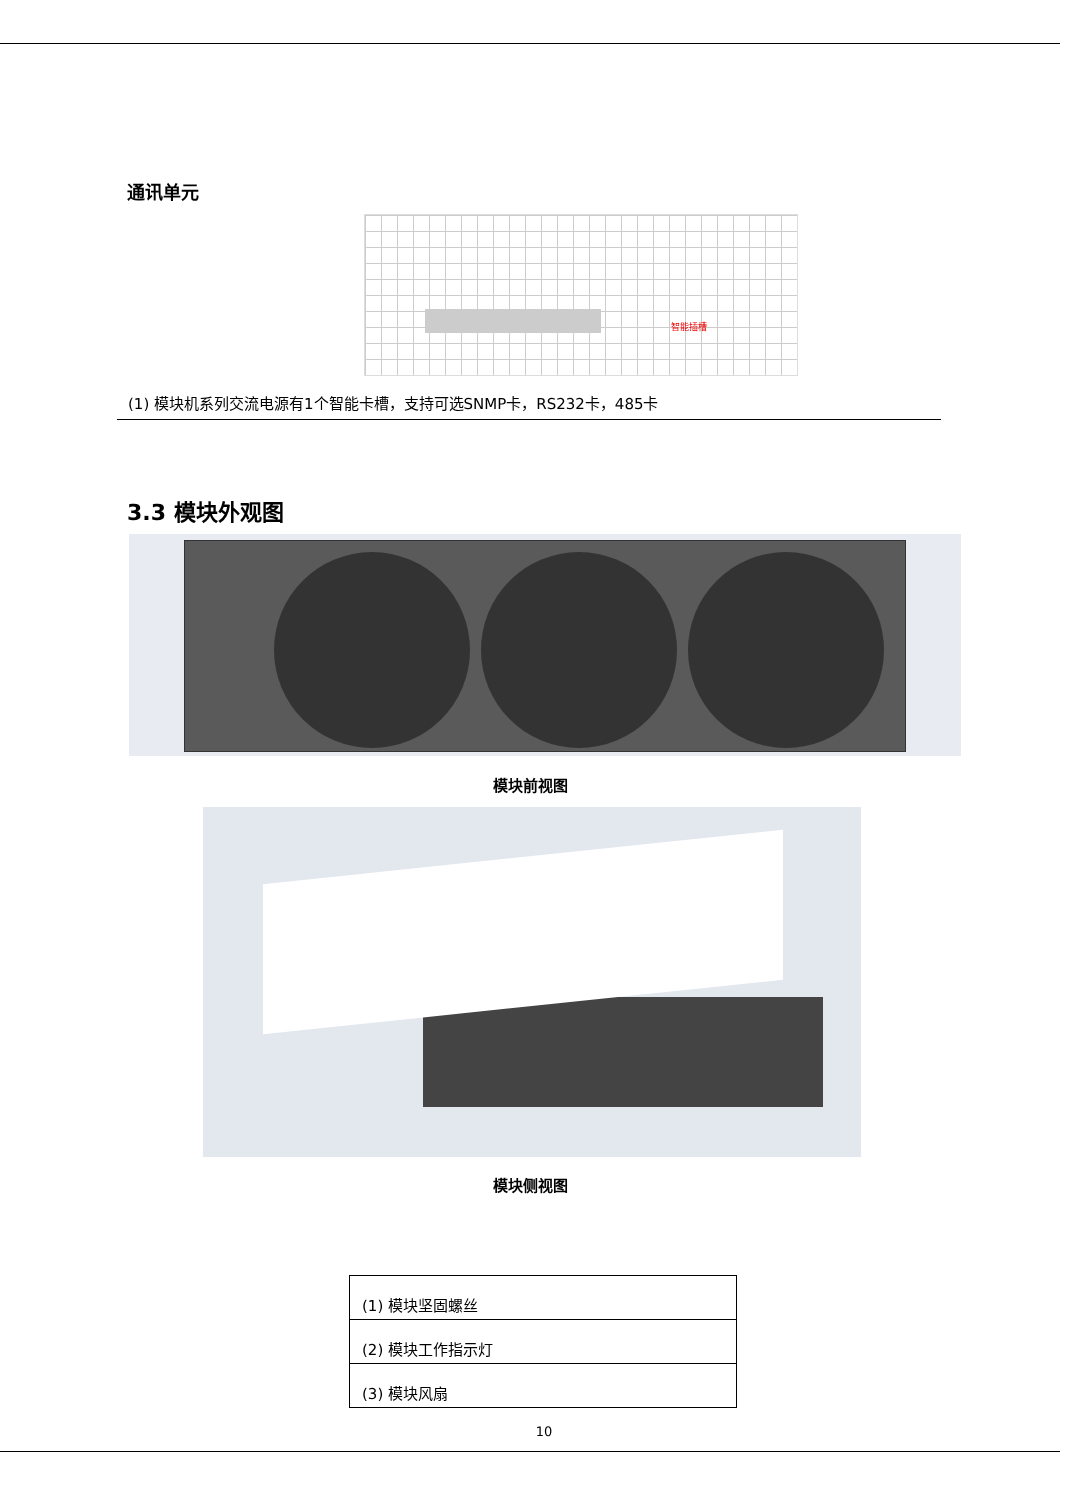通讯单元
智能插槽
(1) 模块机系列交流电源有1个智能卡槽，支持可选SNMP卡，RS232卡，485卡
3.3 模块外观图
模块前视图
模块侧视图
| (1) 模块坚固螺丝 |
| (2) 模块工作指示灯 |
| (3) 模块风扇 |
10